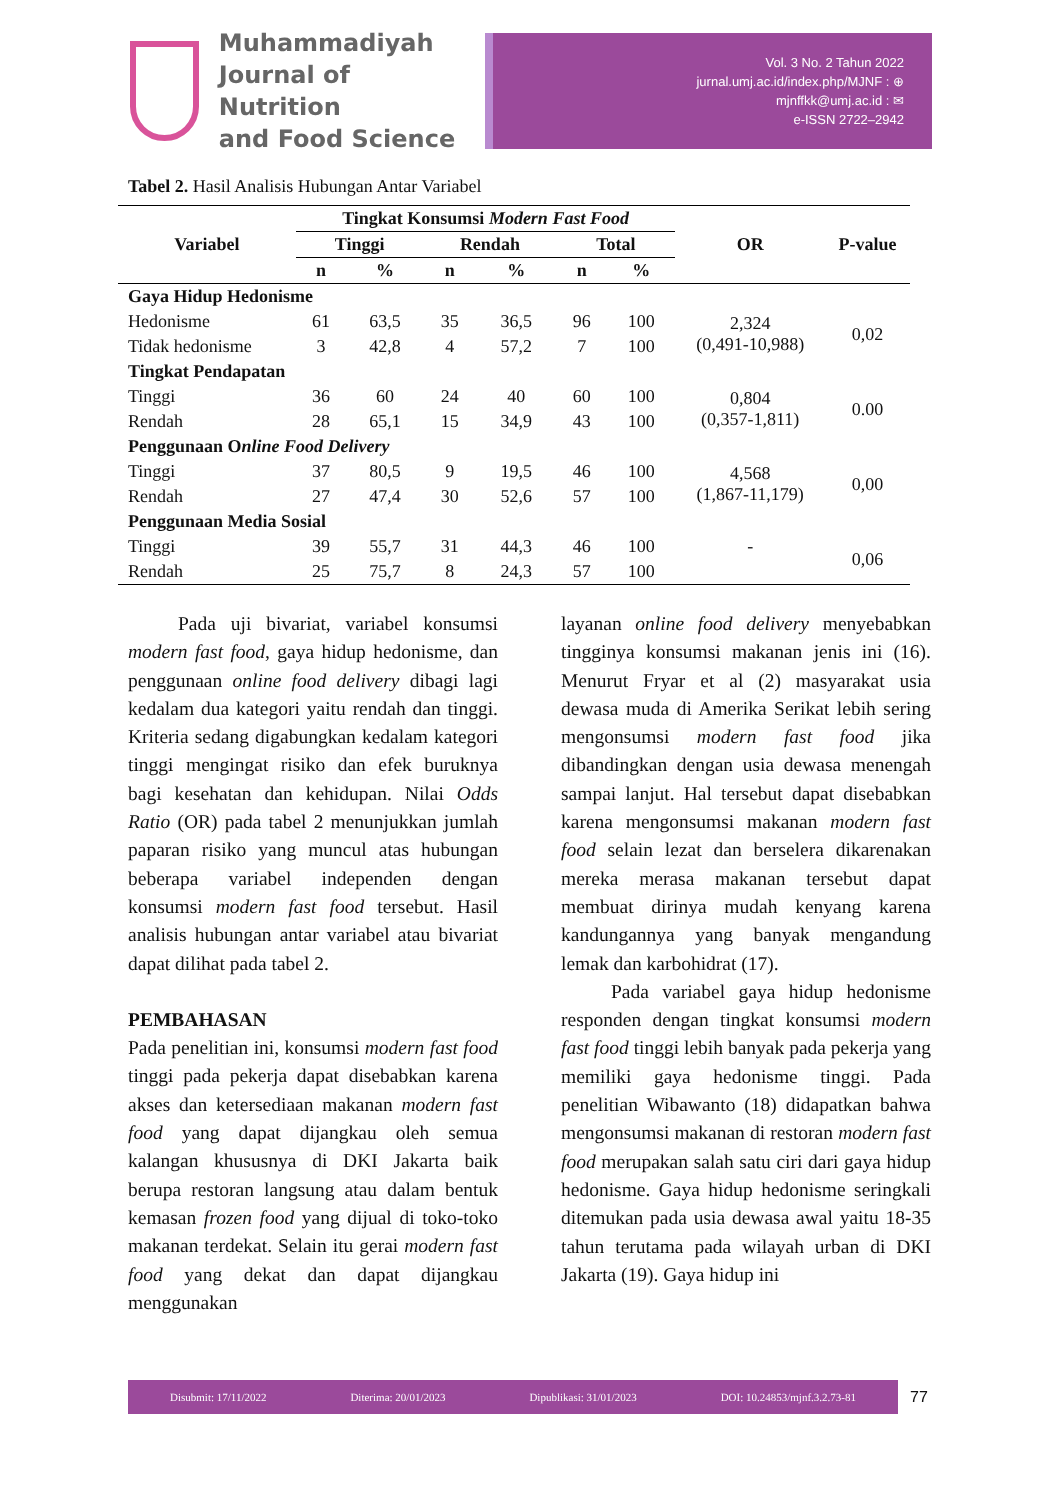Muhammadiyah
Journal of Nutrition
and Food Science
Vol. 3 No. 2 Tahun 2022
jurnal.umj.ac.id/index.php/MJNF : ⊕
mjnffkk@umj.ac.id : ✉
e-ISSN 2722–2942
Tabel 2. Hasil Analisis Hubungan Antar Variabel
| Variabel | Tingkat Konsumsi Modern Fast Food | | | | | | OR | P-value |
| --- | --- | --- | --- | --- | --- | --- | --- | --- |
| | Tinggi | | Rendah | | Total | | | |
| | n | % | n | % | n | % | | |
| Gaya Hidup Hedonisme | | | | | | | | |
| Hedonisme | 61 | 63,5 | 35 | 36,5 | 96 | 100 | 2,324 (0,491-10,988) | 0,02 |
| Tidak hedonisme | 3 | 42,8 | 4 | 57,2 | 7 | 100 | | |
| Tingkat Pendapatan | | | | | | | | |
| Tinggi | 36 | 60 | 24 | 40 | 60 | 100 | 0,804 (0,357-1,811) | 0.00 |
| Rendah | 28 | 65,1 | 15 | 34,9 | 43 | 100 | | |
| Penggunaan O nline Food Delivery | | | | | | | | |
| Tinggi | 37 | 80,5 | 9 | 19,5 | 46 | 100 | 4,568 (1,867-11,179) | 0,00 |
| Rendah | 27 | 47,4 | 30 | 52,6 | 57 | 100 | | |
| Penggunaan Media Sosial | | | | | | | | |
| Tinggi | 39 | 55,7 | 31 | 44,3 | 46 | 100 | - | 0,06 |
| Rendah | 25 | 75,7 | 8 | 24,3 | 57 | 100 | | |
Pada uji bivariat, variabel konsumsi modern fast food, gaya hidup hedonisme, dan penggunaan online food delivery dibagi lagi kedalam dua kategori yaitu rendah dan tinggi. Kriteria sedang digabungkan kedalam kategori tinggi mengingat risiko dan efek buruknya bagi kesehatan dan kehidupan. Nilai Odds Ratio (OR) pada tabel 2 menunjukkan jumlah paparan risiko yang muncul atas hubungan beberapa variabel independen dengan konsumsi modern fast food tersebut. Hasil analisis hubungan antar variabel atau bivariat dapat dilihat pada tabel 2.
PEMBAHASAN
Pada penelitian ini, konsumsi modern fast food tinggi pada pekerja dapat disebabkan karena akses dan ketersediaan makanan modern fast food yang dapat dijangkau oleh semua kalangan khususnya di DKI Jakarta baik berupa restoran langsung atau dalam bentuk kemasan frozen food yang dijual di toko-toko makanan terdekat. Selain itu gerai modern fast food yang dekat dan dapat dijangkau menggunakan
layanan online food delivery menyebabkan tingginya konsumsi makanan jenis ini (16). Menurut Fryar et al (2) masyarakat usia dewasa muda di Amerika Serikat lebih sering mengonsumsi modern fast food jika dibandingkan dengan usia dewasa menengah sampai lanjut. Hal tersebut dapat disebabkan karena mengonsumsi makanan modern fast food selain lezat dan berselera dikarenakan mereka merasa makanan tersebut dapat membuat dirinya mudah kenyang karena kandungannya yang banyak mengandung lemak dan karbohidrat (17).
Pada variabel gaya hidup hedonisme responden dengan tingkat konsumsi modern fast food tinggi lebih banyak pada pekerja yang memiliki gaya hedonisme tinggi. Pada penelitian Wibawanto (18) didapatkan bahwa mengonsumsi makanan di restoran modern fast food merupakan salah satu ciri dari gaya hidup hedonisme. Gaya hidup hedonisme seringkali ditemukan pada usia dewasa awal yaitu 18-35 tahun terutama pada wilayah urban di DKI Jakarta (19). Gaya hidup ini
Disubmit: 17/11/2022 Diterima: 20/01/2023 Dipublikasi: 31/01/2023 DOI: 10.24853/mjnf.3.2.73-81
77